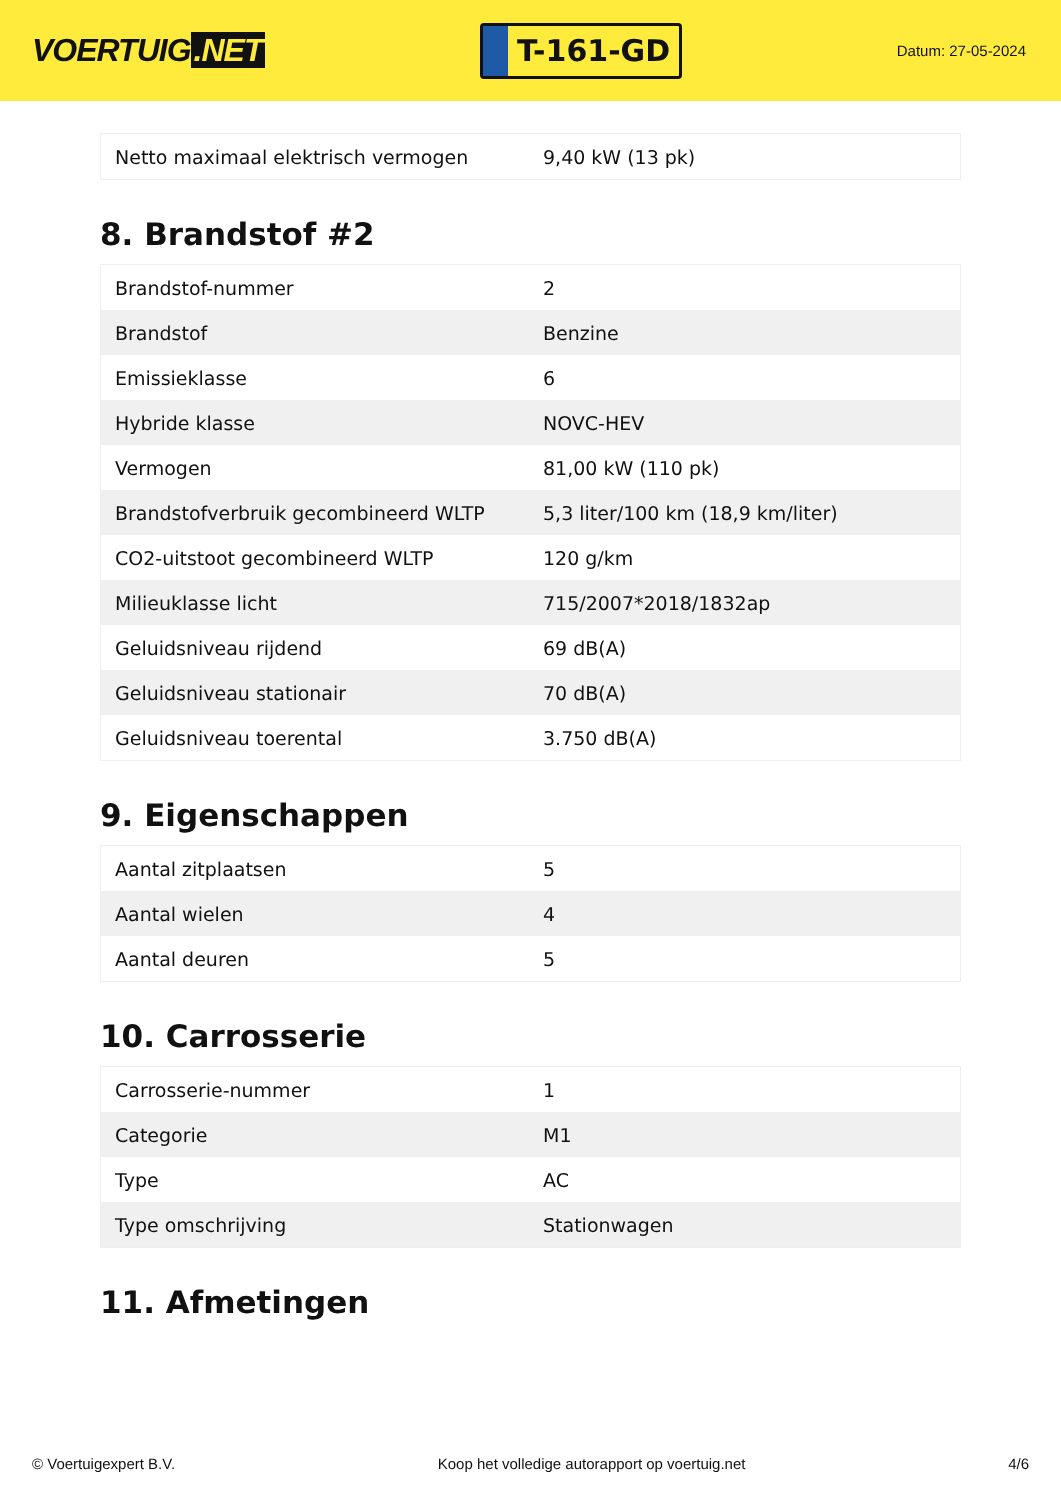VOERTUIG.NET
T-161-GD
Datum: 27-05-2024
| Netto maximaal elektrisch vermogen | 9,40 kW (13 pk) |
8. Brandstof #2
| Brandstof-nummer | 2 |
| Brandstof | Benzine |
| Emissieklasse | 6 |
| Hybride klasse | NOVC-HEV |
| Vermogen | 81,00 kW (110 pk) |
| Brandstofverbruik gecombineerd WLTP | 5,3 liter/100 km (18,9 km/liter) |
| CO2-uitstoot gecombineerd WLTP | 120 g/km |
| Milieuklasse licht | 715/2007*2018/1832ap |
| Geluidsniveau rijdend | 69 dB(A) |
| Geluidsniveau stationair | 70 dB(A) |
| Geluidsniveau toerental | 3.750 dB(A) |
9. Eigenschappen
| Aantal zitplaatsen | 5 |
| Aantal wielen | 4 |
| Aantal deuren | 5 |
10. Carrosserie
| Carrosserie-nummer | 1 |
| Categorie | M1 |
| Type | AC |
| Type omschrijving | Stationwagen |
11. Afmetingen
© Voertuigexpert B.V. Koop het volledige autorapport op voertuig.net 4/6